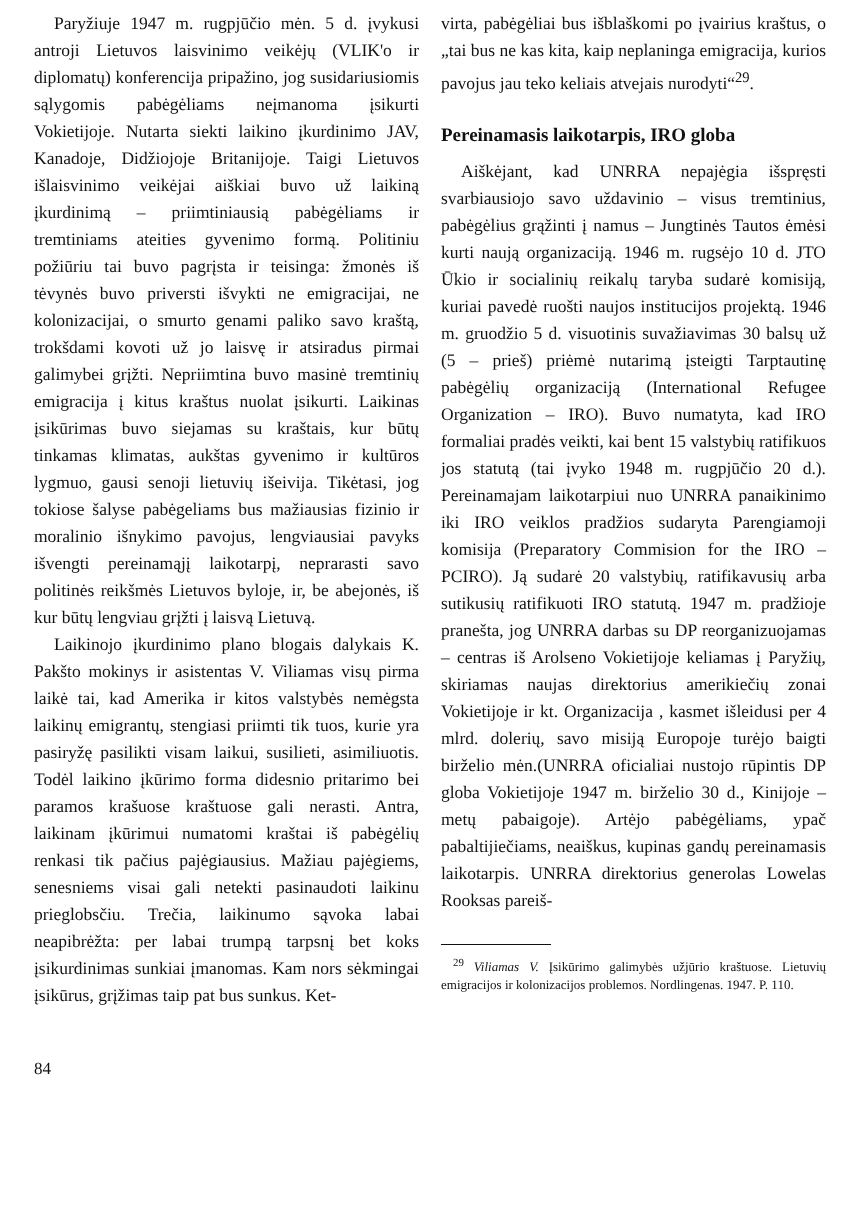Paryžiuje 1947 m. rugpjūčio mėn. 5 d. įvykusi antroji Lietuvos laisvinimo veikėjų (VLIK'o ir diplomatų) konferencija pripažino, jog susidariusiomis sąlygomis pabėgėliams neįmanoma įsikurti Vokietijoje. Nutarta siekti laikino įkurdinimo JAV, Kanadoje, Didžiojoje Britanijoje. Taigi Lietuvos išlaisvinimo veikėjai aiškiai buvo už laikiną įkurdinimą – priimtiniausią pabėgėliams ir tremtiniams ateities gyvenimo formą. Politiniu požiūriu tai buvo pagrįsta ir teisinga: žmonės iš tėvynės buvo priversti išvykti ne emigracijai, ne kolonizacijai, o smurto genami paliko savo kraštą, trokšdami kovoti už jo laisvę ir atsiradus pirmai galimybei grįžti. Nepriimtina buvo masinė tremtinių emigracija į kitus kraštus nuolat įsikurti. Laikinas įsikūrimas buvo siejamas su kraštais, kur būtų tinkamas klimatas, aukštas gyvenimo ir kultūros lygmuo, gausi senoji lietuvių išeivija. Tikėtasi, jog tokiose šalyse pabėgeliams bus mažiausias fizinio ir moralinio išnykimo pavojus, lengviausiai pavyks išvengti pereinamąjį laikotarpį, neprarasti savo politinės reikšmės Lietuvos byloje, ir, be abejonės, iš kur būtų lengviau grįžti į laisvą Lietuvą.
Laikinojo įkurdinimo plano blogais dalykais K. Pakšto mokinys ir asistentas V. Viliamas visų pirma laikė tai, kad Amerika ir kitos valstybės nemėgsta laikinų emigrantų, stengiasi priimti tik tuos, kurie yra pasiryžę pasilikti visam laikui, susilieti, asimiliuotis. Todėl laikino įkūrimo forma didesnio pritarimo bei paramos krašuose kraštuose gali nerasti. Antra, laikinam įkūrimui numatomi kraštai iš pabėgėlių renkasi tik pačius pajėgiausius. Mažiau pajėgiems, senesniems visai gali netekti pasinaudoti laikinu prieglobsčiu. Trečia, laikinumo sąvoka labai neapibrėžta: per labai trumpą tarpsnį bet koks įsikurdinimas sunkiai įmanomas. Kam nors sėkmingai įsikūrus, grįžimas taip pat bus sunkus. Ket-
virta, pabėgėliai bus išblaškomi po įvairius kraštus, o „tai bus ne kas kita, kaip neplaninga emigracija, kurios pavojus jau teko keliais atvejais nurodyti“<sup>29</sup>.
Pereinamasis laikotarpis, IRO globa
Aiškėjant, kad UNRRA nepajėgia išspręsti svarbiausiojo savo uždavinio – visus tremtinius, pabėgėlius grąžinti į namus – Jungtinės Tautos ėmėsi kurti naują organizaciją. 1946 m. rugsėjo 10 d. JTO Ūkio ir socialinių reikalų taryba sudarė komisiją, kuriai pavedė ruošti naujos institucijos projektą. 1946 m. gruodžio 5 d. visuotinis suvažiavimas 30 balsų už (5 – prieš) priėmė nutarimą įsteigti Tarptautinę pabėgėlių organizaciją (International Refugee Organization – IRO). Buvo numatyta, kad IRO formaliai pradės veikti, kai bent 15 valstybių ratifikuos jos statutą (tai įvyko 1948 m. rugpjūčio 20 d.). Pereinamajam laikotarpiui nuo UNRRA panaikinimo iki IRO veiklos pradžios sudaryta Parengiamoji komisija (Preparatory Commision for the IRO – PCIRO). Ją sudarė 20 valstybių, ratifikavusių arba sutikusių ratifikuoti IRO statutą. 1947 m. pradžioje pranešta, jog UNRRA darbas su DP reorganizuojamas – centras iš Arolseno Vokietijoje keliamas į Paryžių, skiriamas naujas direktorius amerikiečių zonai Vokietijoje ir kt. Organizacija , kasmet išleidusi per 4 mlrd. dolerių, savo misiją Europoje turėjo baigti birželio mėn.(UNRRA oficialiai nustojo rūpintis DP globa Vokietijoje 1947 m. birželio 30 d., Kinijoje – metų pabaigoje). Artėjo pabėgėliams, ypač pabaltijiečiams, neaiškus, kupinas gandų pereinamasis laikotarpis. UNRRA direktorius generolas Lowelas Rooksas pareiš-
<sup>29</sup> Viliamas V. Įsikūrimo galimybės užjūrio kraštuose. Lietuvių emigracijos ir kolonizacijos problemos. Nordlingenas. 1947. P. 110.
84